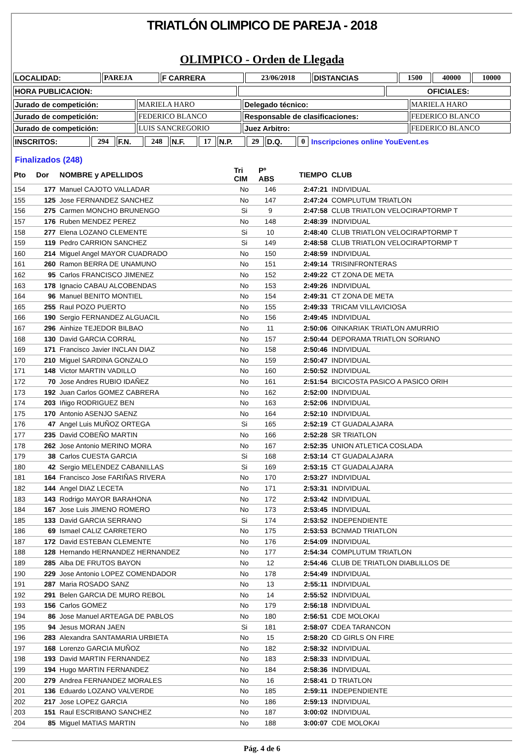TRIATLÓN OLIMPICO DE PAREJA - 2018
OLIMPICO - Orden de Llegada
| LOCALIDAD: | PAREJA | F CARRERA | 23/06/2018 | DISTANCIAS | 1500 | 40000 | 10000 |
| HORA PUBLICACION: | | OFICIALES: |
| Jurado de competición: | MARIELA HARO | Delegado técnico: | MARIELA HARO |
| Jurado de competición: | FEDERICO BLANCO | Responsable de clasificaciones: | FEDERICO BLANCO |
| Jurado de competición: | LUIS SANCREGORIO | Juez Arbitro: | FEDERICO BLANCO |
| INSCRITOS: | 294 | F.N. | 248 | N.F. | 17 | N.P. | 29 | D.Q. | 0 | Inscripciones online YouEvent.es |
Finalizados (248)
| Pto | Dor | NOMBRE y APELLIDOS | Tri CIM | Pº ABS | TIEMPO | CLUB |
| --- | --- | --- | --- | --- | --- | --- |
| 154 | 177 | Manuel CAJOTO VALLADAR | No | 146 | 2:47:21 | INDIVIDUAL |
| 155 | 125 | Jose FERNANDEZ SANCHEZ | No | 147 | 2:47:24 | COMPLUTUM TRIATLON |
| 156 | 275 | Carmen MONCHO BRUNENGO | Si | 9 | 2:47:58 | CLUB TRIATLON VELOCIRAPTORMP T |
| 157 | 176 | Ruben MENDEZ PEREZ | No | 148 | 2:48:39 | INDIVIDUAL |
| 158 | 277 | Elena LOZANO CLEMENTE | Si | 10 | 2:48:40 | CLUB TRIATLON VELOCIRAPTORMP T |
| 159 | 119 | Pedro CARRION SANCHEZ | Si | 149 | 2:48:58 | CLUB TRIATLON VELOCIRAPTORMP T |
| 160 | 214 | Miguel Angel MAYOR CUADRADO | No | 150 | 2:48:59 | INDIVIDUAL |
| 161 | 260 | Ramon BERRA DE UNAMUNO | No | 151 | 2:49:14 | TRISINFRONTERAS |
| 162 | 95 | Carlos FRANCISCO JIMENEZ | No | 152 | 2:49:22 | CT ZONA DE META |
| 163 | 178 | Ignacio CABAU ALCOBENDAS | No | 153 | 2:49:26 | INDIVIDUAL |
| 164 | 96 | Manuel BENITO MONTIEL | No | 154 | 2:49:31 | CT ZONA DE META |
| 165 | 255 | Raul POZO PUERTO | No | 155 | 2:49:33 | TRICAM VILLAVICIOSA |
| 166 | 190 | Sergio FERNANDEZ ALGUACIL | No | 156 | 2:49:45 | INDIVIDUAL |
| 167 | 296 | Ainhize TEJEDOR BILBAO | No | 11 | 2:50:06 | OINKARIAK TRIATLON AMURRIO |
| 168 | 130 | David GARCIA CORRAL | No | 157 | 2:50:44 | DEPORAMA TRIATLON SORIANO |
| 169 | 171 | Francisco Javier INCLAN DIAZ | No | 158 | 2:50:46 | INDIVIDUAL |
| 170 | 210 | Miguel SARDINA GONZALO | No | 159 | 2:50:47 | INDIVIDUAL |
| 171 | 148 | Victor MARTIN VADILLO | No | 160 | 2:50:52 | INDIVIDUAL |
| 172 | 70 | Jose Andres RUBIO IDAÑEZ | No | 161 | 2:51:54 | BICICOSTA PASICO A PASICO ORIH |
| 173 | 192 | Juan Carlos GOMEZ CABRERA | No | 162 | 2:52:00 | INDIVIDUAL |
| 174 | 203 | Iñigo RODRIGUEZ BEN | No | 163 | 2:52:06 | INDIVIDUAL |
| 175 | 170 | Antonio ASENJO SAENZ | No | 164 | 2:52:10 | INDIVIDUAL |
| 176 | 47 | Angel Luis MUÑOZ ORTEGA | Si | 165 | 2:52:19 | CT GUADALAJARA |
| 177 | 235 | David COBEÑO MARTIN | No | 166 | 2:52:28 | SR TRIATLON |
| 178 | 262 | Jose Antonio MERINO MORA | No | 167 | 2:52:35 | UNION ATLETICA COSLADA |
| 179 | 38 | Carlos CUESTA GARCIA | Si | 168 | 2:53:14 | CT GUADALAJARA |
| 180 | 42 | Sergio MELENDEZ CABANILLAS | Si | 169 | 2:53:15 | CT GUADALAJARA |
| 181 | 164 | Francisco Jose FARIÑAS RIVERA | No | 170 | 2:53:27 | INDIVIDUAL |
| 182 | 144 | Angel DIAZ LECETA | No | 171 | 2:53:31 | INDIVIDUAL |
| 183 | 143 | Rodrigo MAYOR BARAHONA | No | 172 | 2:53:42 | INDIVIDUAL |
| 184 | 167 | Jose Luis JIMENO ROMERO | No | 173 | 2:53:45 | INDIVIDUAL |
| 185 | 133 | David GARCIA SERRANO | Si | 174 | 2:53:52 | INDEPENDIENTE |
| 186 | 69 | Ismael CALIZ CARRETERO | No | 175 | 2:53:53 | BCNMAD TRIATLON |
| 187 | 172 | David ESTEBAN CLEMENTE | No | 176 | 2:54:09 | INDIVIDUAL |
| 188 | 128 | Hernando HERNANDEZ HERNANDEZ | No | 177 | 2:54:34 | COMPLUTUM TRIATLON |
| 189 | 285 | Alba DE FRUTOS BAYON | No | 12 | 2:54:46 | CLUB DE TRIATLON DIABLILLOS DE |
| 190 | 229 | Jose Antonio LOPEZ COMENDADOR | No | 178 | 2:54:49 | INDIVIDUAL |
| 191 | 287 | Maria ROSADO SANZ | No | 13 | 2:55:11 | INDIVIDUAL |
| 192 | 291 | Belen GARCIA DE MURO REBOL | No | 14 | 2:55:52 | INDIVIDUAL |
| 193 | 156 | Carlos GOMEZ | No | 179 | 2:56:18 | INDIVIDUAL |
| 194 | 86 | Jose Manuel ARTEAGA DE PABLOS | No | 180 | 2:56:51 | CDE MOLOKAI |
| 195 | 94 | Jesus MORAN JAEN | Si | 181 | 2:58:07 | CDEA TARANCON |
| 196 | 283 | Alexandra SANTAMARIA URBIETA | No | 15 | 2:58:20 | CD GIRLS ON FIRE |
| 197 | 168 | Lorenzo GARCIA MUÑOZ | No | 182 | 2:58:32 | INDIVIDUAL |
| 198 | 193 | David MARTIN FERNANDEZ | No | 183 | 2:58:33 | INDIVIDUAL |
| 199 | 194 | Hugo MARTIN FERNANDEZ | No | 184 | 2:58:36 | INDIVIDUAL |
| 200 | 279 | Andrea FERNANDEZ MORALES | No | 16 | 2:58:41 | D TRIATLON |
| 201 | 136 | Eduardo LOZANO VALVERDE | No | 185 | 2:59:11 | INDEPENDIENTE |
| 202 | 217 | Jose LOPEZ GARCIA | No | 186 | 2:59:13 | INDIVIDUAL |
| 203 | 151 | Raul ESCRIBANO SANCHEZ | No | 187 | 3:00:02 | INDIVIDUAL |
| 204 | 85 | Miguel MATIAS MARTIN | No | 188 | 3:00:07 | CDE MOLOKAI |
Pág. 4 de 6